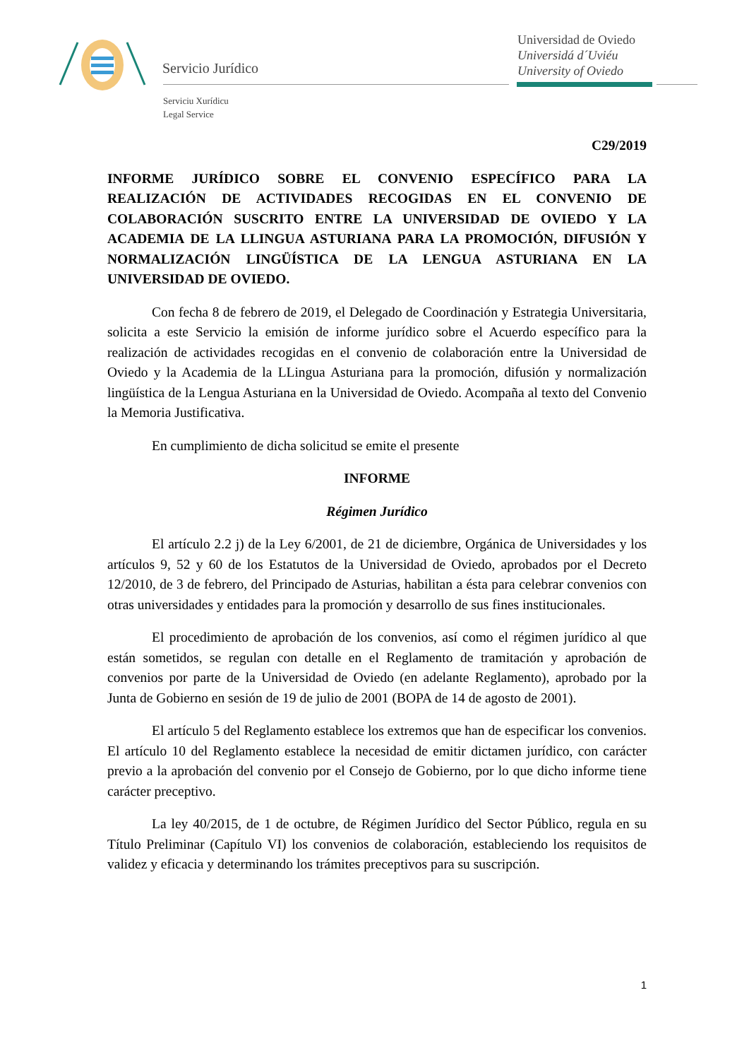Servicio Jurídico
Serviciu Xurídicu
Legal Service
Universidad de Oviedo
Universidá d´Uviéu
University of Oviedo
C29/2019
INFORME JURÍDICO SOBRE EL CONVENIO ESPECÍFICO PARA LA REALIZACIÓN DE ACTIVIDADES RECOGIDAS EN EL CONVENIO DE COLABORACIÓN SUSCRITO ENTRE LA UNIVERSIDAD DE OVIEDO Y LA ACADEMIA DE LA LLINGUA ASTURIANA PARA LA PROMOCIÓN, DIFUSIÓN Y NORMALIZACIÓN LINGÜÍSTICA DE LA LENGUA ASTURIANA EN LA UNIVERSIDAD DE OVIEDO.
Con fecha 8 de febrero de 2019, el Delegado de Coordinación y Estrategia Universitaria, solicita a este Servicio la emisión de informe jurídico sobre el Acuerdo específico para la realización de actividades recogidas en el convenio de colaboración entre la Universidad de Oviedo y la Academia de la LLingua Asturiana para la promoción, difusión y normalización lingüística de la Lengua Asturiana en la Universidad de Oviedo. Acompaña al texto del Convenio la Memoria Justificativa.
En cumplimiento de dicha solicitud se emite el presente
INFORME
Régimen Jurídico
El artículo 2.2 j) de la Ley 6/2001, de 21 de diciembre, Orgánica de Universidades y los artículos 9, 52 y 60 de los Estatutos de la Universidad de Oviedo, aprobados por el Decreto 12/2010, de 3 de febrero, del Principado de Asturias, habilitan a ésta para celebrar convenios con otras universidades y entidades para la promoción y desarrollo de sus fines institucionales.
El procedimiento de aprobación de los convenios, así como el régimen jurídico al que están sometidos, se regulan con detalle en el Reglamento de tramitación y aprobación de convenios por parte de la Universidad de Oviedo (en adelante Reglamento), aprobado por la Junta de Gobierno en sesión de 19 de julio de 2001 (BOPA de 14 de agosto de 2001).
El artículo 5 del Reglamento establece los extremos que han de especificar los convenios. El artículo 10 del Reglamento establece la necesidad de emitir dictamen jurídico, con carácter previo a la aprobación del convenio por el Consejo de Gobierno, por lo que dicho informe tiene carácter preceptivo.
La ley 40/2015, de 1 de octubre, de Régimen Jurídico del Sector Público, regula en su Título Preliminar (Capítulo VI) los convenios de colaboración, estableciendo los requisitos de validez y eficacia y determinando los trámites preceptivos para su suscripción.
1